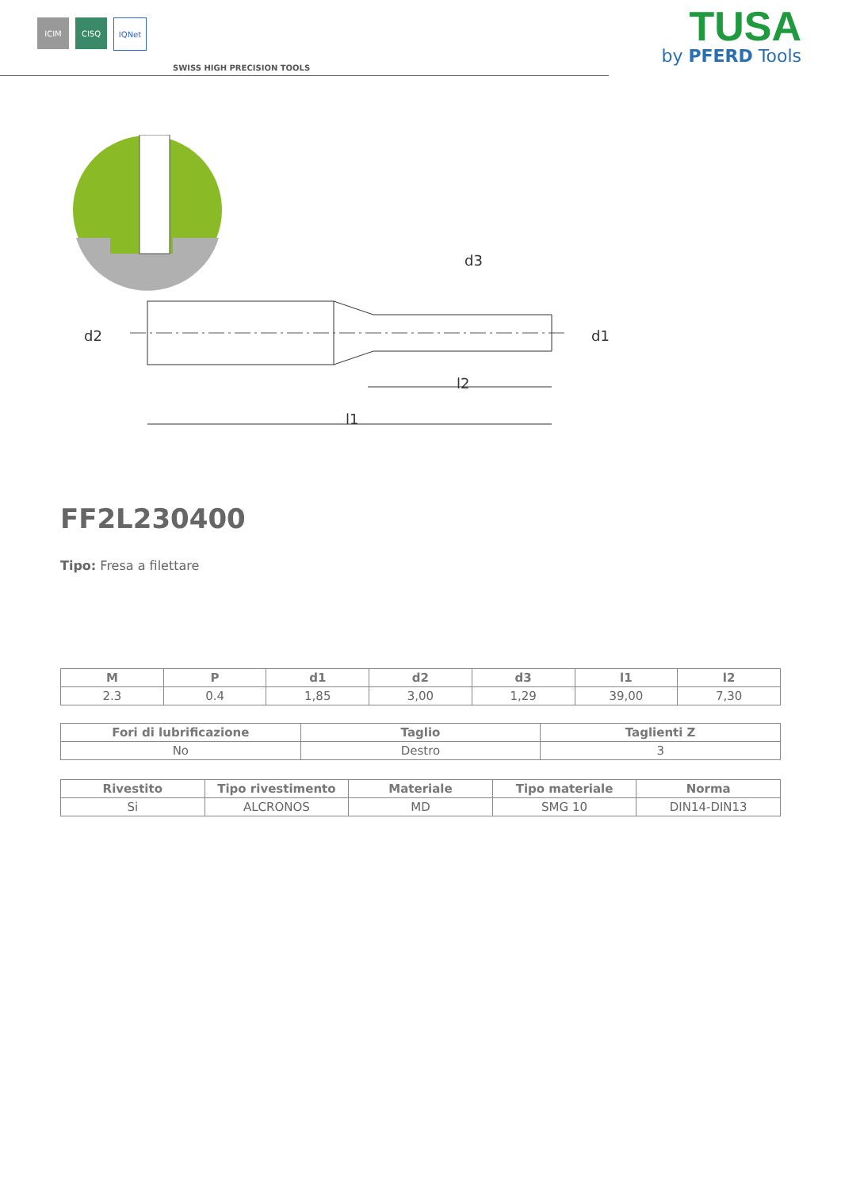ICIM CISQ IQNet
SWISS HIGH PRECISION TOOLS
TUSA
by PFERD Tools
d2
d1
d3
l2
l1
FF2L230400
Tipo: Fresa a filettare
| M | P | d1 | d2 | d3 | l1 | l2 |
| --- | --- | --- | --- | --- | --- | --- |
| 2.3 | 0.4 | 1,85 | 3,00 | 1,29 | 39,00 | 7,30 |
| Fori di lubrificazione | Taglio | Taglienti Z |
| --- | --- | --- |
| No | Destro | 3 |
| Rivestito | Tipo rivestimento | Materiale | Tipo materiale | Norma |
| --- | --- | --- | --- | --- |
| Si | ALCRONOS | MD | SMG 10 | DIN14-DIN13 |